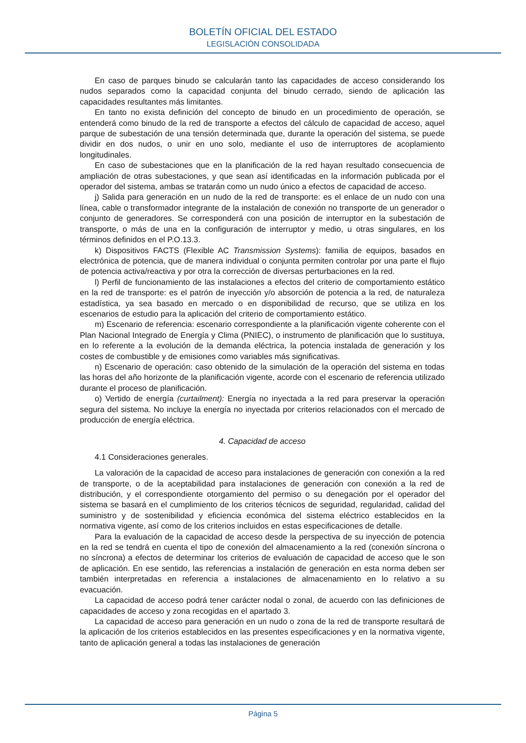BOLETÍN OFICIAL DEL ESTADO
LEGISLACIÓN CONSOLIDADA
En caso de parques binudo se calcularán tanto las capacidades de acceso considerando los nudos separados como la capacidad conjunta del binudo cerrado, siendo de aplicación las capacidades resultantes más limitantes.
En tanto no exista definición del concepto de binudo en un procedimiento de operación, se entenderá como binudo de la red de transporte a efectos del cálculo de capacidad de acceso, aquel parque de subestación de una tensión determinada que, durante la operación del sistema, se puede dividir en dos nudos, o unir en uno solo, mediante el uso de interruptores de acoplamiento longitudinales.
En caso de subestaciones que en la planificación de la red hayan resultado consecuencia de ampliación de otras subestaciones, y que sean así identificadas en la información publicada por el operador del sistema, ambas se tratarán como un nudo único a efectos de capacidad de acceso.
j) Salida para generación en un nudo de la red de transporte: es el enlace de un nudo con una línea, cable o transformador integrante de la instalación de conexión no transporte de un generador o conjunto de generadores. Se corresponderá con una posición de interruptor en la subestación de transporte, o más de una en la configuración de interruptor y medio, u otras singulares, en los términos definidos en el P.O.13.3.
k) Dispositivos FACTS (Flexible AC Transmission Systems): familia de equipos, basados en electrónica de potencia, que de manera individual o conjunta permiten controlar por una parte el flujo de potencia activa/reactiva y por otra la corrección de diversas perturbaciones en la red.
l) Perfil de funcionamiento de las instalaciones a efectos del criterio de comportamiento estático en la red de transporte: es el patrón de inyección y/o absorción de potencia a la red, de naturaleza estadística, ya sea basado en mercado o en disponibilidad de recurso, que se utiliza en los escenarios de estudio para la aplicación del criterio de comportamiento estático.
m) Escenario de referencia: escenario correspondiente a la planificación vigente coherente con el Plan Nacional Integrado de Energía y Clima (PNIEC), o instrumento de planificación que lo sustituya, en lo referente a la evolución de la demanda eléctrica, la potencia instalada de generación y los costes de combustible y de emisiones como variables más significativas.
n) Escenario de operación: caso obtenido de la simulación de la operación del sistema en todas las horas del año horizonte de la planificación vigente, acorde con el escenario de referencia utilizado durante el proceso de planificación.
o) Vertido de energía (curtailment): Energía no inyectada a la red para preservar la operación segura del sistema. No incluye la energía no inyectada por criterios relacionados con el mercado de producción de energía eléctrica.
4. Capacidad de acceso
4.1 Consideraciones generales.
La valoración de la capacidad de acceso para instalaciones de generación con conexión a la red de transporte, o de la aceptabilidad para instalaciones de generación con conexión a la red de distribución, y el correspondiente otorgamiento del permiso o su denegación por el operador del sistema se basará en el cumplimiento de los criterios técnicos de seguridad, regularidad, calidad del suministro y de sostenibilidad y eficiencia económica del sistema eléctrico establecidos en la normativa vigente, así como de los criterios incluidos en estas especificaciones de detalle.
Para la evaluación de la capacidad de acceso desde la perspectiva de su inyección de potencia en la red se tendrá en cuenta el tipo de conexión del almacenamiento a la red (conexión síncrona o no síncrona) a efectos de determinar los criterios de evaluación de capacidad de acceso que le son de aplicación. En ese sentido, las referencias a instalación de generación en esta norma deben ser también interpretadas en referencia a instalaciones de almacenamiento en lo relativo a su evacuación.
La capacidad de acceso podrá tener carácter nodal o zonal, de acuerdo con las definiciones de capacidades de acceso y zona recogidas en el apartado 3.
La capacidad de acceso para generación en un nudo o zona de la red de transporte resultará de la aplicación de los criterios establecidos en las presentes especificaciones y en la normativa vigente, tanto de aplicación general a todas las instalaciones de generación
Página 5